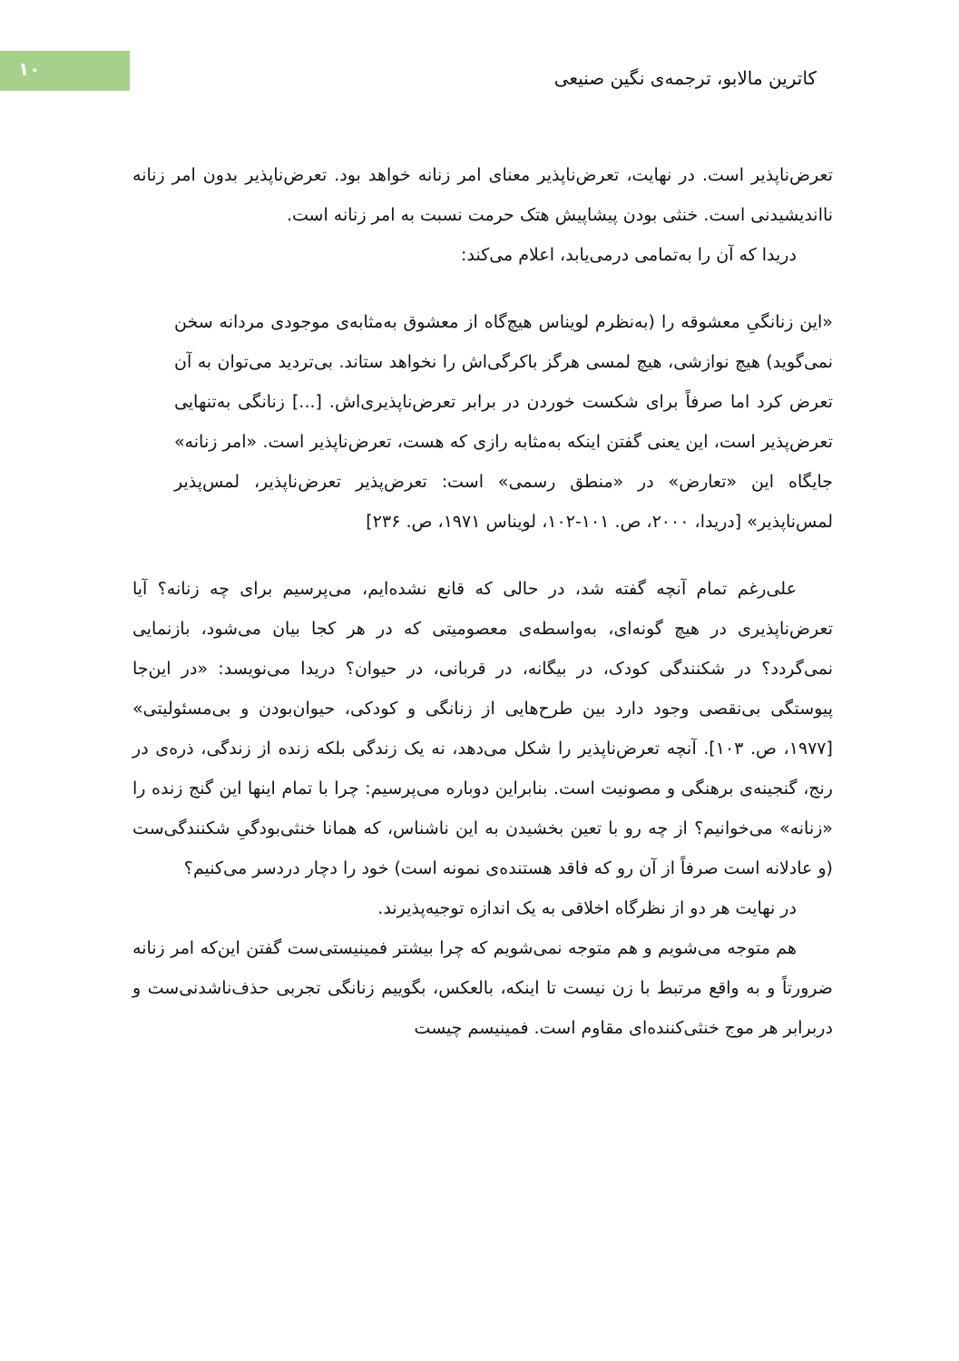۱۰
کاترین مالابو، ترجمه‌ی نگین صنیعی
تعرض‌ناپذیر است. در نهایت، تعرض‌ناپذیر معنای امر زنانه خواهد بود. تعرض‌ناپذیر بدون امر زنانه نااندیشیدنی است. خنثی بودن پیشاپیش هتک حرمت نسبت به امر زنانه است.
دریدا که آن را به‌تمامی درمی‌یابد، اعلام می‌کند:
«این زنانگیِ معشوقه را (به‌نظرم لویناس هیچ‌گاه از معشوق به‌مثابه‌ی موجودی مردانه سخن نمی‌گوید) هیچ نوازشی، هیچ لمسی هرگز باکرگی‌اش را نخواهد ستاند. بی‌تردید می‌توان به آن تعرض کرد اما صرفاً برای شکست خوردن در برابر تعرض‌ناپذیری‌اش. [...] زنانگی به‌تنهایی تعرض‌پذیر است، این یعنی گفتن اینکه به‌مثابه رازی که هست، تعرض‌ناپذیر است. «امر زنانه» جایگاه این «تعارض» در «منطق رسمی» است: تعرض‌پذیر تعرض‌ناپذیر، لمس‌پذیر لمس‌ناپذیر» [دریدا، ۲۰۰۰، ص. ۱۰۱-۱۰۲، لویناس ۱۹۷۱، ص. ۲۳۶]
علی‌رغم تمام آنچه گفته شد، در حالی که قانع نشده‌ایم، می‌پرسیم برای چه زنانه؟ آیا تعرض‌ناپذیری در هیچ گونه‌ای، به‌واسطه‌ی معصومیتی که در هر کجا بیان می‌شود، بازنمایی نمی‌گردد؟ در شکنندگی کودک، در بیگانه، در قربانی، در حیوان؟ دریدا می‌نویسد: «در این‌جا پیوستگی بی‌نقصی وجود دارد بین طرح‌هایی از زنانگی و کودکی، حیوان‌بودن و بی‌مسئولیتی» [۱۹۷۷، ص. ۱۰۳]. آنچه تعرض‌ناپذیر را شکل می‌دهد، نه یک زندگی بلکه زنده از زندگی، ذره‌ی در رنج، گنجینه‌ی برهنگی و مصونیت است. بنابراین دوباره می‌پرسیم: چرا با تمام اینها این گنج زنده را «زنانه» می‌خوانیم؟ از چه رو با تعین بخشیدن به این ناشناس، که همانا خنثی‌بودگیِ شکنندگی‌ست (و عادلانه است صرفاً از آن رو که فاقد هستنده‌ی نمونه است) خود را دچار دردسر می‌کنیم؟
در نهایت هر دو از نظرگاه اخلاقی به یک اندازه توجیه‌پذیرند.
هم متوجه می‌شویم و هم متوجه نمی‌شویم که چرا بیشتر فمینیستی‌ست گفتن این‌که امر زنانه ضرورتاً و به واقع مرتبط با زن نیست تا اینکه، بالعکس، بگوییم زنانگی تجربی حذف‌ناشدنی‌ست و دربرابر هر موج خنثی‌کننده‌ای مقاوم است. فمینیسم چیست